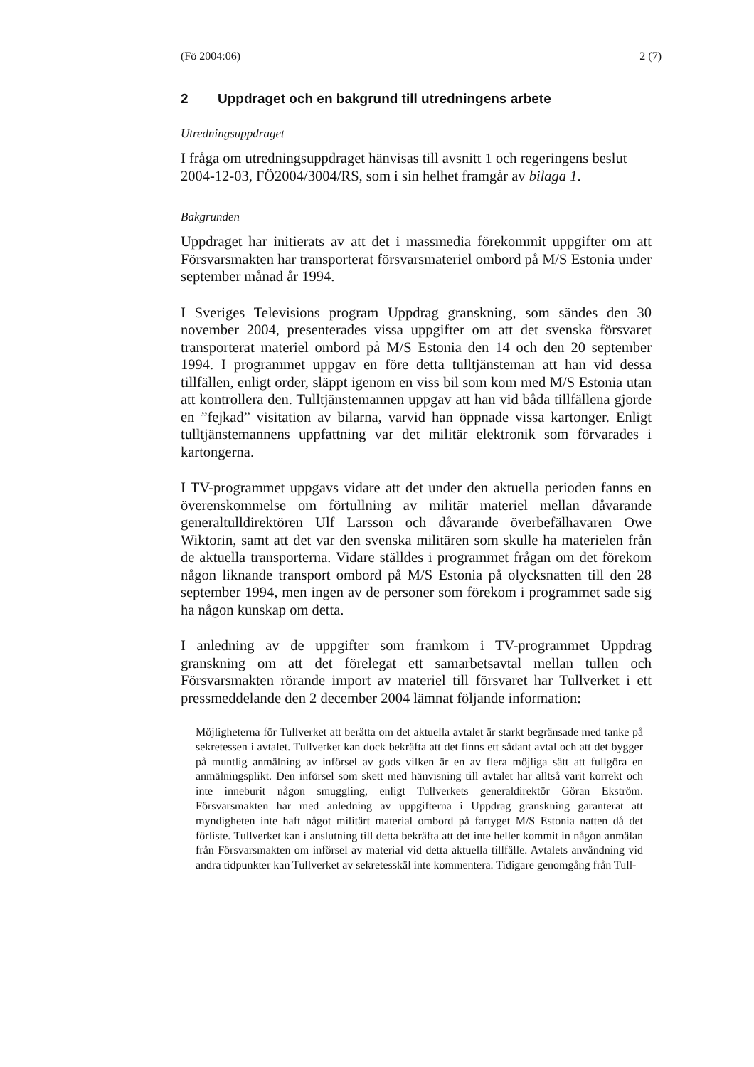(Fö 2004:06) 2 (7)
2 Uppdraget och en bakgrund till utredningens arbete
Utredningsuppdraget
I fråga om utredningsuppdraget hänvisas till avsnitt 1 och regeringens beslut 2004-12-03, FÖ2004/3004/RS, som i sin helhet framgår av bilaga 1.
Bakgrunden
Uppdraget har initierats av att det i massmedia förekommit uppgifter om att Försvarsmakten har transporterat försvarsmateriel ombord på M/S Estonia under september månad år 1994.
I Sveriges Televisions program Uppdrag granskning, som sändes den 30 november 2004, presenterades vissa uppgifter om att det svenska försvaret transporterat materiel ombord på M/S Estonia den 14 och den 20 september 1994. I programmet uppgav en före detta tulltjänsteman att han vid dessa tillfällen, enligt order, släppt igenom en viss bil som kom med M/S Estonia utan att kontrollera den. Tulltjänstemannen uppgav att han vid båda tillfällena gjorde en ”fejkad” visitation av bilarna, varvid han öppnade vissa kartonger. Enligt tulltjänstemannens uppfattning var det militär elektronik som förvarades i kartongerna.
I TV-programmet uppgavs vidare att det under den aktuella perioden fanns en överenskommelse om förtullning av militär materiel mellan dåvarande generaltulldirektören Ulf Larsson och dåvarande överbefälhavaren Owe Wiktorin, samt att det var den svenska militären som skulle ha materielen från de aktuella transporterna. Vidare ställdes i programmet frågan om det förekom någon liknande transport ombord på M/S Estonia på olycksnatten till den 28 september 1994, men ingen av de personer som förekom i programmet sade sig ha någon kunskap om detta.
I anledning av de uppgifter som framkom i TV-programmet Uppdrag granskning om att det förelegat ett samarbetsavtal mellan tullen och Försvarsmakten rörande import av materiel till försvaret har Tullverket i ett pressmeddelande den 2 december 2004 lämnat följande information:
Möjligheterna för Tullverket att berätta om det aktuella avtalet är starkt begränsade med tanke på sekretessen i avtalet. Tullverket kan dock bekräfta att det finns ett sådant avtal och att det bygger på muntlig anmälning av införsel av gods vilken är en av flera möjliga sätt att fullgöra en anmälningsplikt. Den införsel som skett med hänvisning till avtalet har alltså varit korrekt och inte inneburit någon smuggling, enligt Tullverkets generaldirektör Göran Ekström. Försvarsmakten har med anledning av uppgifterna i Uppdrag granskning garanterat att myndigheten inte haft något militärt material ombord på fartyget M/S Estonia natten då det förliste. Tullverket kan i anslutning till detta bekräfta att det inte heller kommit in någon anmälan från Försvarsmakten om införsel av material vid detta aktuella tillfälle. Avtalets användning vid andra tidpunkter kan Tullverket av sekretesskäl inte kommentera. Tidigare genomgång från Tull-